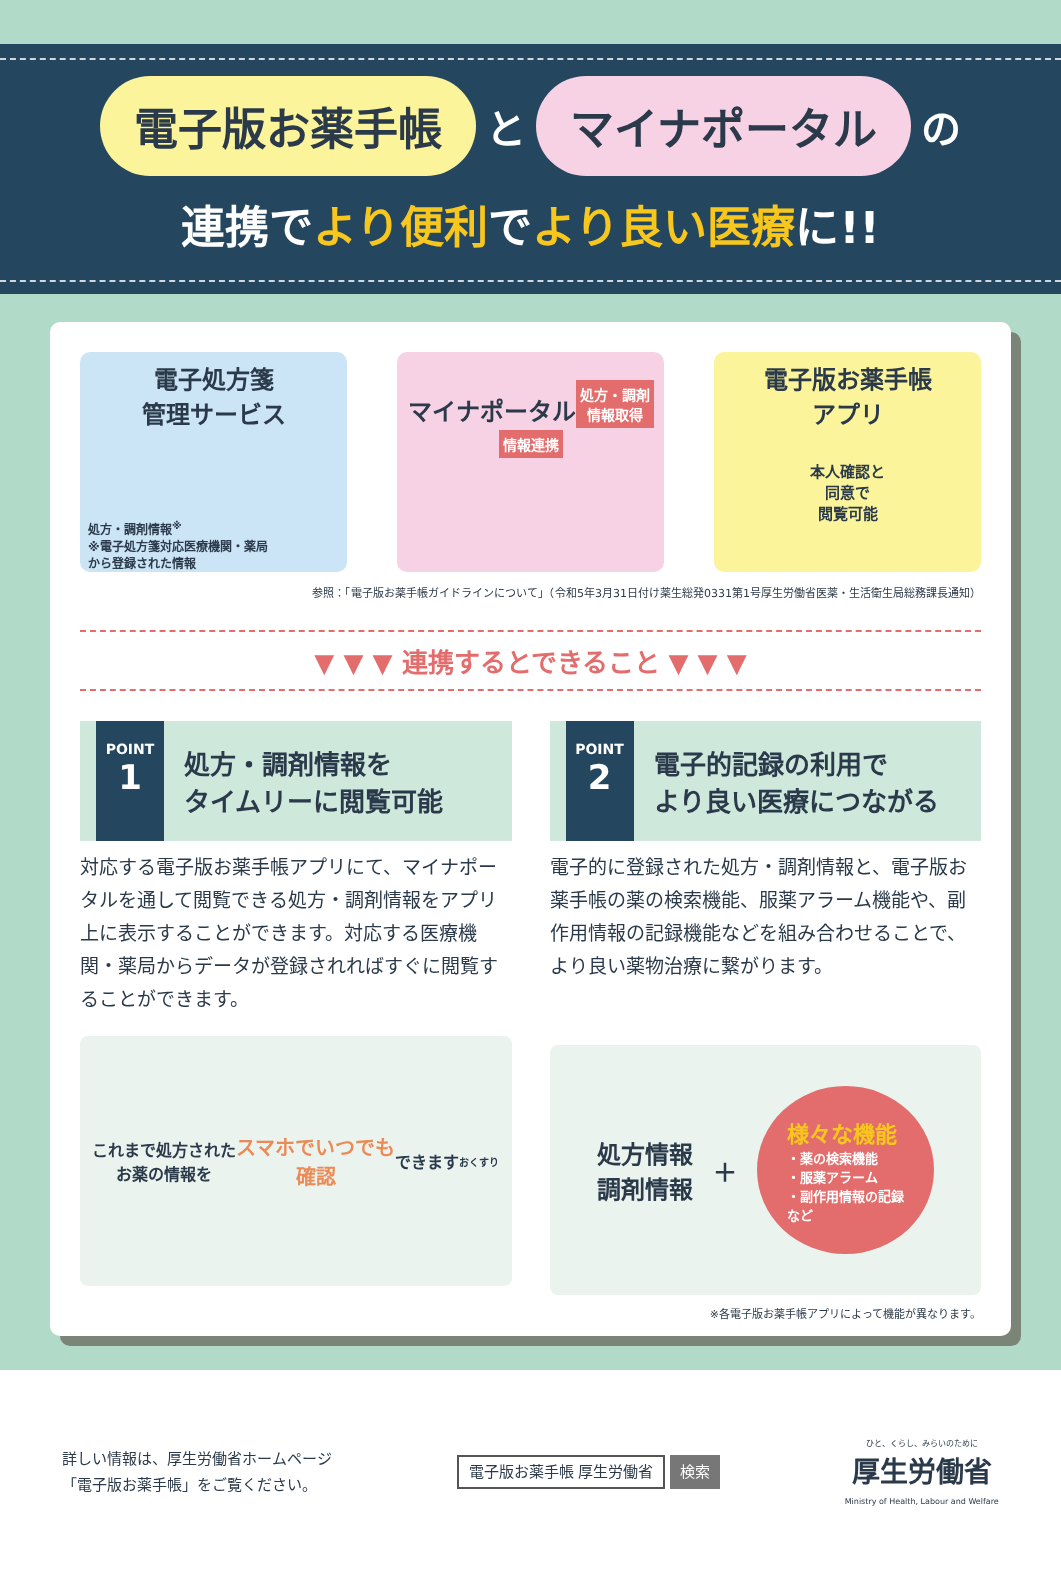電子版お薬手帳 と マイナポータル の
連携でより便利でより良い医療に!!
電子処方箋
管理サービス
処方・調剤情報<sup>※</sup>
※電子処方箋対応医療機関・薬局
から登録された情報
マイナポータル
処方・調剤
情報取得
情報連携
電子版お薬手帳
アプリ
本人確認と
同意で
閲覧可能
参照：「電子版お薬手帳ガイドラインについて」（令和5年3月31日付け薬生総発0331第1号厚生労働省医薬・生活衛生局総務課長通知）
▼ ▼ ▼ 連携するとできること ▼ ▼ ▼
POINT
1
処方・調剤情報を
タイムリーに閲覧可能
対応する電子版お薬手帳アプリにて、マイナポータルを通して閲覧できる処方・調剤情報をアプリ上に表示することができます。対応する医療機関・薬局からデータが登録されればすぐに閲覧することができます。
これまで処方された
お薬の情報を
スマホでいつでも
確認 できます
おくすり
POINT
2
電子的記録の利用で
より良い医療につながる
電子的に登録された処方・調剤情報と、電子版お薬手帳の薬の検索機能、服薬アラーム機能や、副作用情報の記録機能などを組み合わせることで、より良い薬物治療に繋がります。
処方情報
調剤情報 ＋ 様々な機能
・薬の検索機能
・服薬アラーム
・副作用情報の記録
など
※各電子版お薬手帳アプリによって機能が異なります。
詳しい情報は、厚生労働省ホームページ
「電子版お薬手帳」をご覧ください。
電子版お薬手帳 厚生労働省 検索
ひと、くらし、みらいのために
厚生労働省
Ministry of Health, Labour and Welfare